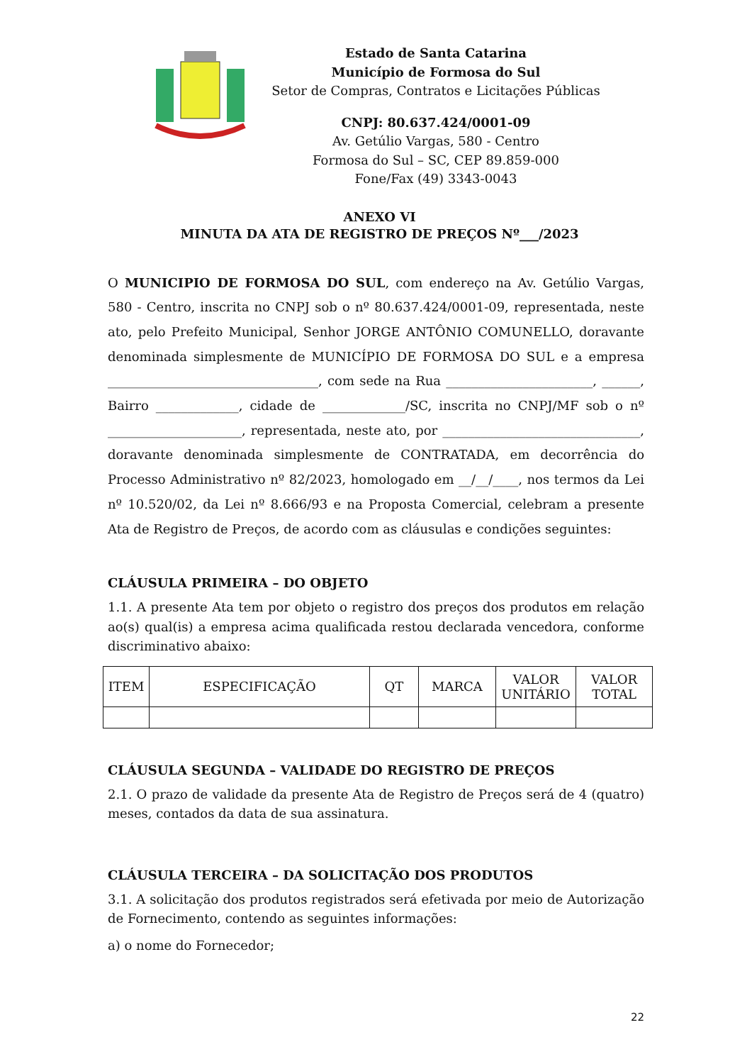Estado de Santa Catarina
Município de Formosa do Sul
Setor de Compras, Contratos e Licitações Públicas
CNPJ: 80.637.424/0001-09
Av. Getúlio Vargas, 580 - Centro
Formosa do Sul – SC, CEP 89.859-000
Fone/Fax (49) 3343-0043
ANEXO VI
MINUTA DA ATA DE REGISTRO DE PREÇOS Nº___/2023
O MUNICIPIO DE FORMOSA DO SUL, com endereço na Av. Getúlio Vargas, 580 - Centro, inscrita no CNPJ sob o nº 80.637.424/0001-09, representada, neste ato, pelo Prefeito Municipal, Senhor JORGE ANTÔNIO COMUNELLO, doravante denominada simplesmente de MUNICÍPIO DE FORMOSA DO SUL e a empresa _________________________________, com sede na Rua _______________________, ______, Bairro _____________, cidade de _____________/SC, inscrita no CNPJ/MF sob o nº _____________________, representada, neste ato, por _______________________________, doravante denominada simplesmente de CONTRATADA, em decorrência do Processo Administrativo nº 82/2023, homologado em __/__/____, nos termos da Lei nº 10.520/02, da Lei nº 8.666/93 e na Proposta Comercial, celebram a presente Ata de Registro de Preços, de acordo com as cláusulas e condições seguintes:
CLÁUSULA PRIMEIRA – DO OBJETO
1.1. A presente Ata tem por objeto o registro dos preços dos produtos em relação ao(s) qual(is) a empresa acima qualificada restou declarada vencedora, conforme discriminativo abaixo:
| ITEM | ESPECIFICAÇÃO | QT | MARCA | VALOR UNITÁRIO | VALOR TOTAL |
| --- | --- | --- | --- | --- | --- |
CLÁUSULA SEGUNDA – VALIDADE DO REGISTRO DE PREÇOS
2.1. O prazo de validade da presente Ata de Registro de Preços será de 4 (quatro) meses, contados da data de sua assinatura.
CLÁUSULA TERCEIRA – DA SOLICITAÇÃO DOS PRODUTOS
3.1. A solicitação dos produtos registrados será efetivada por meio de Autorização de Fornecimento, contendo as seguintes informações:
a) o nome do Fornecedor;
22